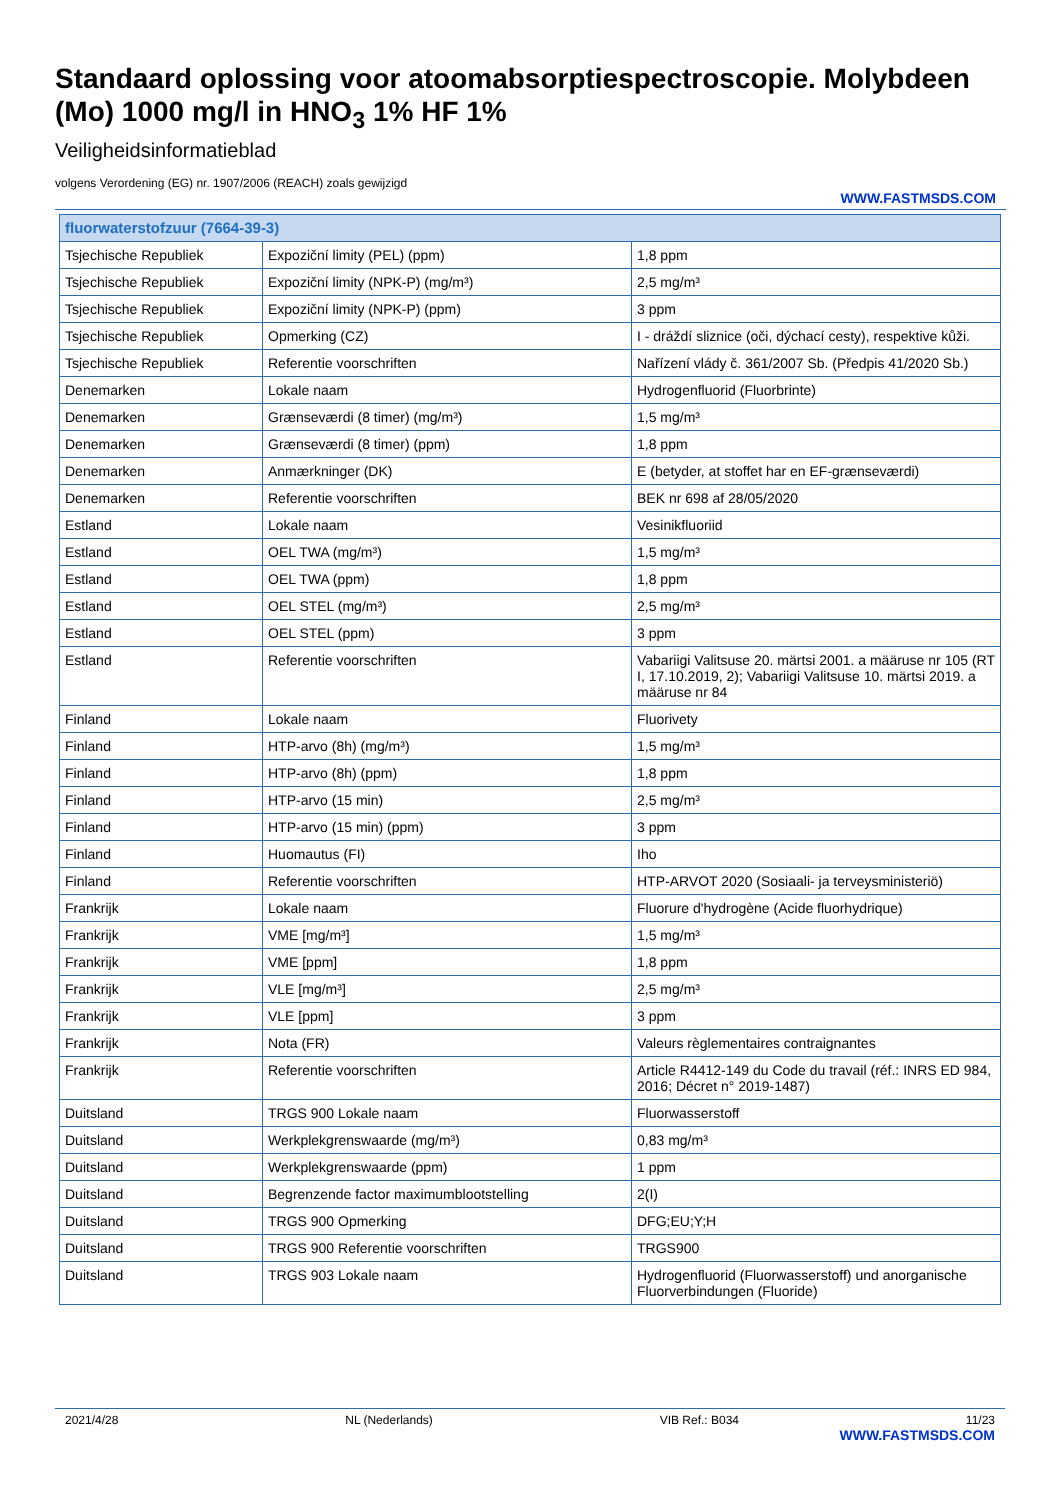Standaard oplossing voor atoomabsorptiespectroscopie. Molybdeen (Mo) 1000 mg/l in HNO<sub>3</sub> 1% HF 1%
Veiligheidsinformatieblad
volgens Verordening (EG) nr. 1907/2006 (REACH) zoals gewijzigd
WWW.FASTMSDS.COM
| fluorwaterstofzuur (7664-39-3) | | |
| --- | --- | --- |
| Tsjechische Republiek | Expoziční limity (PEL) (ppm) | 1,8 ppm |
| Tsjechische Republiek | Expoziční limity (NPK-P) (mg/m³) | 2,5 mg/m³ |
| Tsjechische Republiek | Expoziční limity (NPK-P) (ppm) | 3 ppm |
| Tsjechische Republiek | Opmerking (CZ) | I - dráždí sliznice (oči, dýchací cesty), respektive kůži. |
| Tsjechische Republiek | Referentie voorschriften | Nařízení vlády č. 361/2007 Sb. (Předpis 41/2020 Sb.) |
| Denemarken | Lokale naam | Hydrogenfluorid (Fluorbrinte) |
| Denemarken | Grænseværdi (8 timer) (mg/m³) | 1,5 mg/m³ |
| Denemarken | Grænseværdi (8 timer) (ppm) | 1,8 ppm |
| Denemarken | Anmærkninger (DK) | E (betyder, at stoffet har en EF-grænseværdi) |
| Denemarken | Referentie voorschriften | BEK nr 698 af 28/05/2020 |
| Estland | Lokale naam | Vesinikfluoriid |
| Estland | OEL TWA (mg/m³) | 1,5 mg/m³ |
| Estland | OEL TWA (ppm) | 1,8 ppm |
| Estland | OEL STEL (mg/m³) | 2,5 mg/m³ |
| Estland | OEL STEL (ppm) | 3 ppm |
| Estland | Referentie voorschriften | Vabariigi Valitsuse 20. märtsi 2001. a määruse nr 105 (RT I, 17.10.2019, 2); Vabariigi Valitsuse 10. märtsi 2019. a määruse nr 84 |
| Finland | Lokale naam | Fluorivety |
| Finland | HTP-arvo (8h) (mg/m³) | 1,5 mg/m³ |
| Finland | HTP-arvo (8h) (ppm) | 1,8 ppm |
| Finland | HTP-arvo (15 min) | 2,5 mg/m³ |
| Finland | HTP-arvo (15 min) (ppm) | 3 ppm |
| Finland | Huomautus (FI) | Iho |
| Finland | Referentie voorschriften | HTP-ARVOT 2020 (Sosiaali- ja terveysministeriö) |
| Frankrijk | Lokale naam | Fluorure d'hydrogène (Acide fluorhydrique) |
| Frankrijk | VME [mg/m³] | 1,5 mg/m³ |
| Frankrijk | VME [ppm] | 1,8 ppm |
| Frankrijk | VLE [mg/m³] | 2,5 mg/m³ |
| Frankrijk | VLE [ppm] | 3 ppm |
| Frankrijk | Nota (FR) | Valeurs règlementaires contraignantes |
| Frankrijk | Referentie voorschriften | Article R4412-149 du Code du travail (réf.: INRS ED 984, 2016; Décret n° 2019-1487) |
| Duitsland | TRGS 900 Lokale naam | Fluorwasserstoff |
| Duitsland | Werkplekgrenswaarde (mg/m³) | 0,83 mg/m³ |
| Duitsland | Werkplekgrenswaarde (ppm) | 1 ppm |
| Duitsland | Begrenzende factor maximumblootstelling | 2(I) |
| Duitsland | TRGS 900 Opmerking | DFG;EU;Y;H |
| Duitsland | TRGS 900 Referentie voorschriften | TRGS900 |
| Duitsland | TRGS 903 Lokale naam | Hydrogenfluorid (Fluorwasserstoff) und anorganische Fluorverbindungen (Fluoride) |
2021/4/28 NL (Nederlands) VIB Ref.: B034 11/23
WWW.FASTMSDS.COM